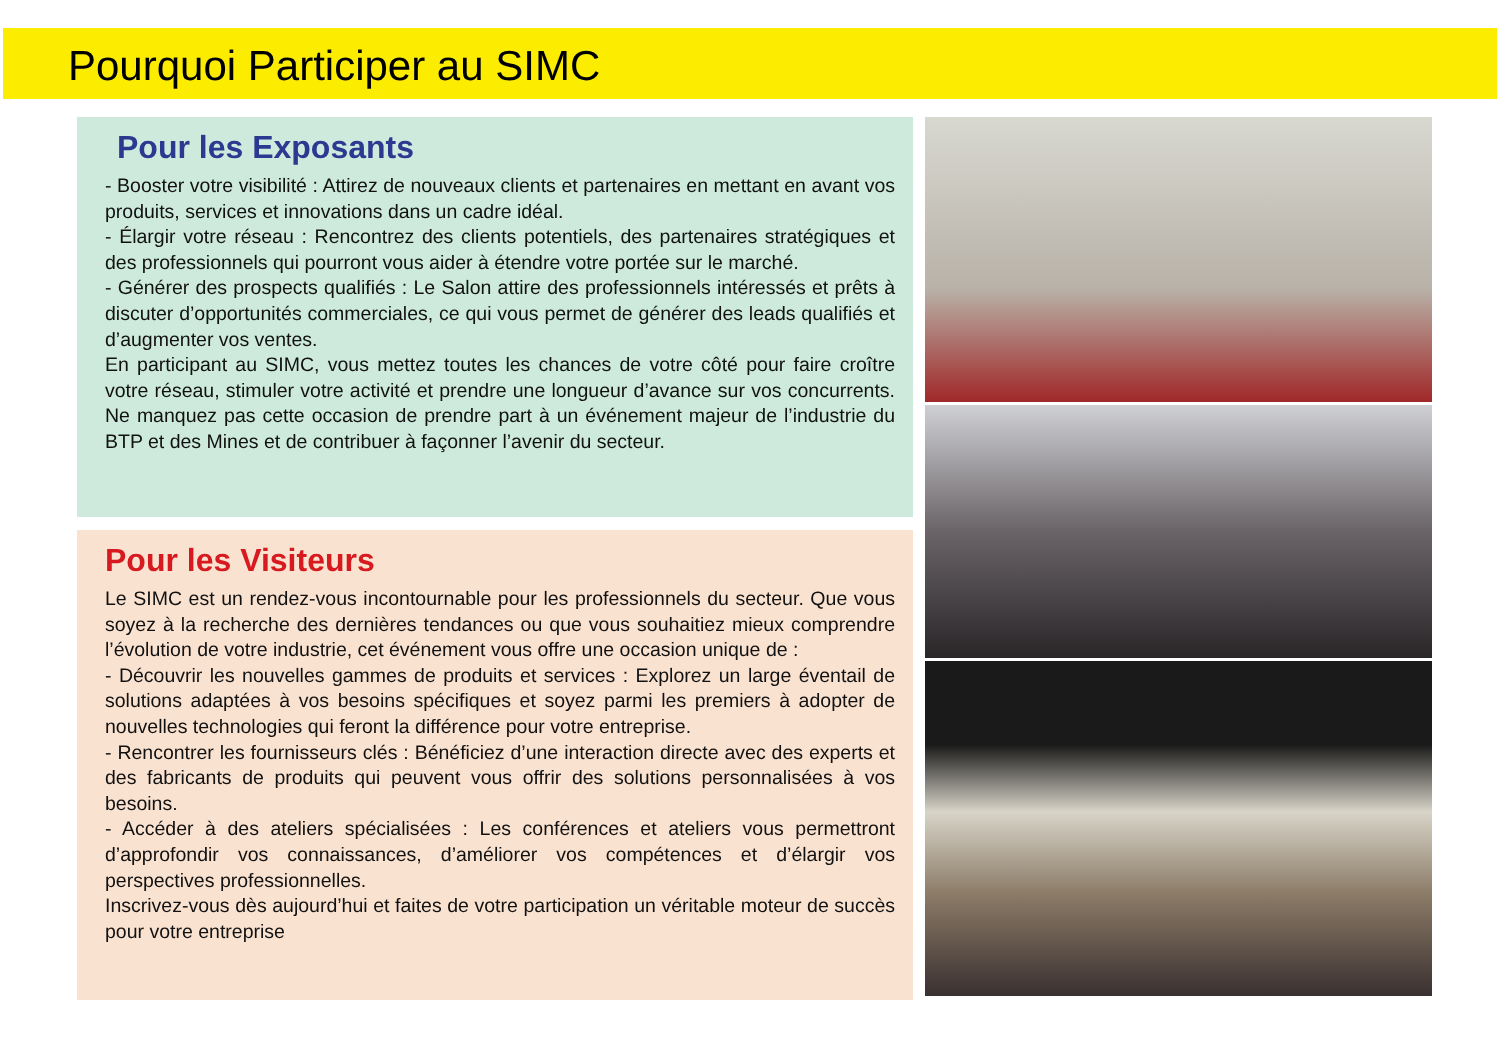Pourquoi Participer au SIMC
Pour les Exposants
- Booster votre visibilité : Attirez de nouveaux clients et partenaires en mettant en avant vos produits, services et innovations dans un cadre idéal.
- Élargir votre réseau : Rencontrez des clients potentiels, des partenaires stratégiques et des professionnels qui pourront vous aider à étendre votre portée sur le marché.
- Générer des prospects qualifiés : Le Salon attire des professionnels intéressés et prêts à discuter d’opportunités commerciales, ce qui vous permet de générer des leads qualifiés et d’augmenter vos ventes.
En participant au SIMC, vous mettez toutes les chances de votre côté pour faire croître votre réseau, stimuler votre activité et prendre une longueur d’avance sur vos concurrents. Ne manquez pas cette occasion de prendre part à un événement majeur de l’industrie du BTP et des Mines et de contribuer à façonner l’avenir du secteur.
Pour les Visiteurs
Le SIMC est un rendez-vous incontournable pour les professionnels du secteur. Que vous soyez à la recherche des dernières tendances ou que vous souhaitiez mieux comprendre l’évolution de votre industrie, cet événement vous offre une occasion unique de :
- Découvrir les nouvelles gammes de produits et services : Explorez un large éventail de solutions adaptées à vos besoins spécifiques et soyez parmi les premiers à adopter de nouvelles technologies qui feront la différence pour votre entreprise.
- Rencontrer les fournisseurs clés : Bénéficiez d’une interaction directe avec des experts et des fabricants de produits qui peuvent vous offrir des solutions personnalisées à vos besoins.
- Accéder à des ateliers spécialisées : Les conférences et ateliers vous permettront d’approfondir vos connaissances, d’améliorer vos compétences et d’élargir vos perspectives professionnelles.
Inscrivez-vous dès aujourd’hui et faites de votre participation un véritable moteur de succès pour votre entreprise